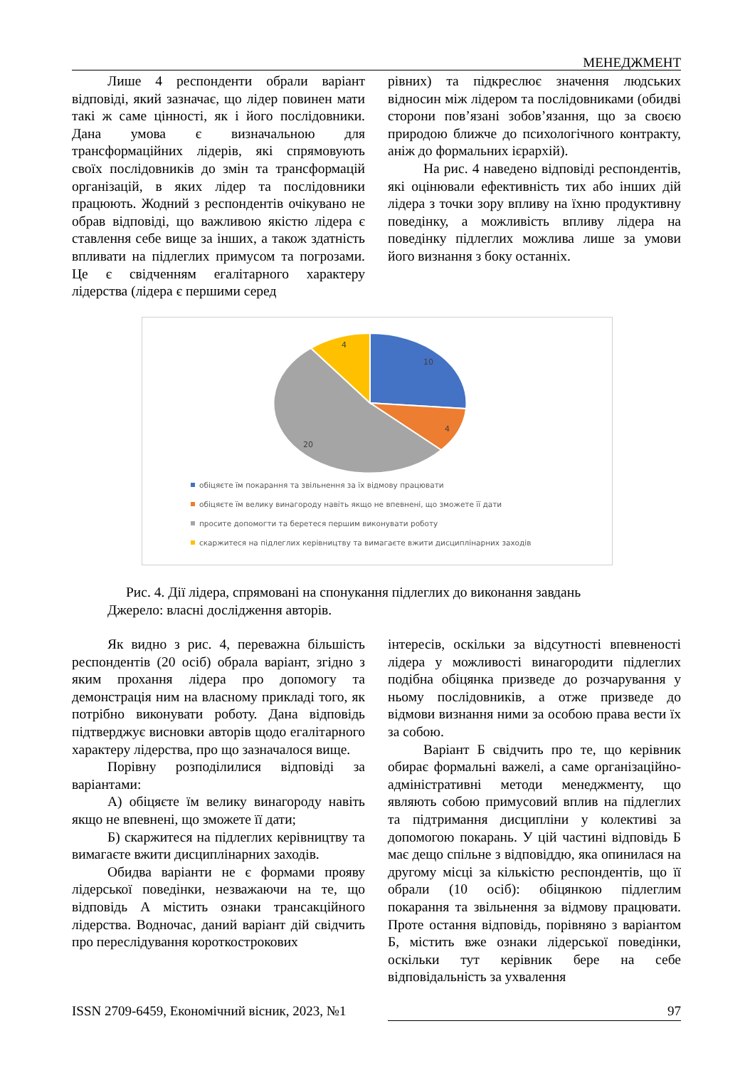МЕНЕДЖМЕНТ
Лише 4 респонденти обрали варіант відповіді, який зазначає, що лідер повинен мати такі ж саме цінності, як і його послідовники. Дана умова є визначальною для трансформаційних лідерів, які спрямовують своїх послідовників до змін та трансформацій організацій, в яких лідер та послідовники працюють. Жодний з респондентів очікувано не обрав відповіді, що важливою якістю лідера є ставлення себе вище за інших, а також здатність впливати на підлеглих примусом та погрозами. Це є свідченням егалітарного характеру лідерства (лідера є першими серед
рівних) та підкреслює значення людських відносин між лідером та послідовниками (обидві сторони пов’язані зобов’язання, що за своєю природою ближче до психологічного контракту, аніж до формальних ієрархій).
На рис. 4 наведено відповіді респондентів, які оцінювали ефективність тих або інших дій лідера з точки зору впливу на їхню продуктивну поведінку, а можливість впливу лідера на поведінку підлеглих можлива лише за умови його визнання з боку останніх.
10
4
20
4
обіцяєте їм покарання та звільнення за їх відмову працювати
обіцяєте їм велику винагороду навіть якщо не впевнені, що зможете її дати
просите допомогти та беретеся першим виконувати роботу
скаржитеся на підлеглих керівництву та вимагаєте вжити дисциплінарних заходів
Рис. 4. Дії лідера, спрямовані на спонукання підлеглих до виконання завдань
Джерело: власні дослідження авторів.
Як видно з рис. 4, переважна більшість респондентів (20 осіб) обрала варіант, згідно з яким прохання лідера про допомогу та демонстрація ним на власному прикладі того, як потрібно виконувати роботу. Дана відповідь підтверджує висновки авторів щодо егалітарного характеру лідерства, про що зазначалося вище.
Порівну розподілилися відповіді за варіантами:
А) обіцяєте їм велику винагороду навіть якщо не впевнені, що зможете її дати;
Б) скаржитеся на підлеглих керівництву та вимагаєте вжити дисциплінарних заходів.
Обидва варіанти не є формами прояву лідерської поведінки, незважаючи на те, що відповідь А містить ознаки трансакційного лідерства. Водночас, даний варіант дій свідчить про переслідування короткострокових
інтересів, оскільки за відсутності впевненості лідера у можливості винагородити підлеглих подібна обіцянка призведе до розчарування у ньому послідовників, а отже призведе до відмови визнання ними за особою права вести їх за собою.
Варіант Б свідчить про те, що керівник обирає формальні важелі, а саме організаційно-адміністративні методи менеджменту, що являють собою примусовий вплив на підлеглих та підтримання дисципліни у колективі за допомогою покарань. У цій частині відповідь Б має дещо спільне з відповіддю, яка опинилася на другому місці за кількістю респондентів, що її обрали (10 осіб): обіцянкою підлеглим покарання та звільнення за відмову працювати. Проте остання відповідь, порівняно з варіантом Б, містить вже ознаки лідерської поведінки, оскільки тут керівник бере на себе відповідальність за ухвалення
ISSN 2709-6459, Економічний вісник, 2023, №1 97